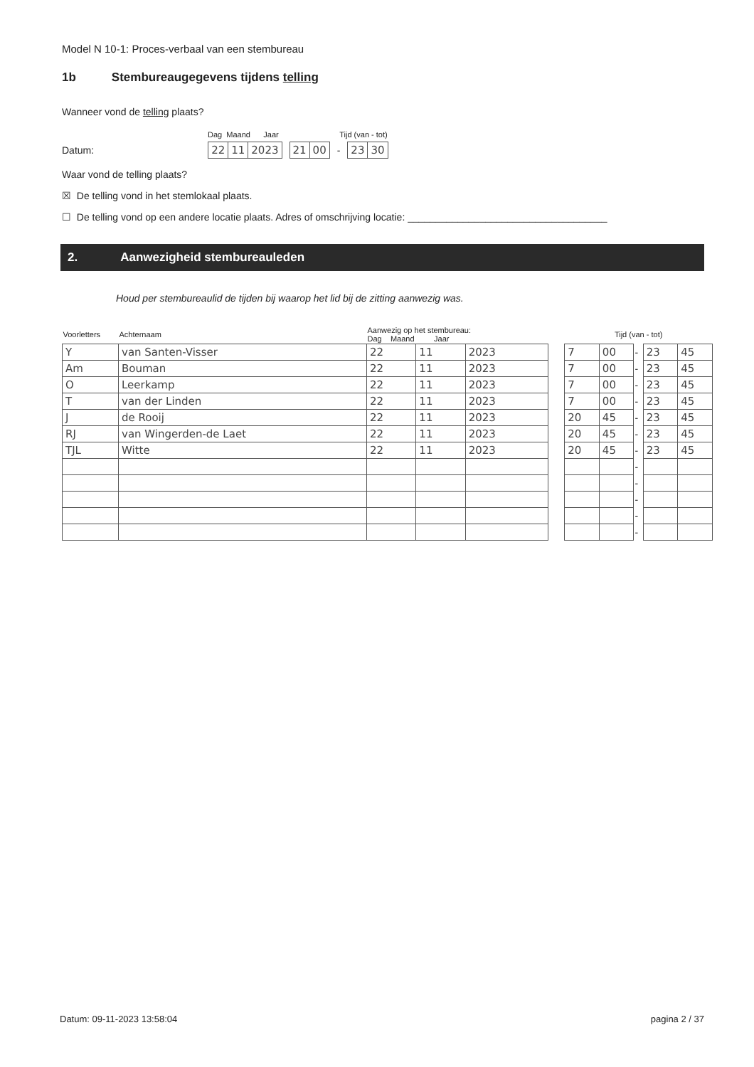Model N 10-1: Proces-verbaal van een stembureau
1b Stembureaugegevens tijdens telling
Wanneer vond de telling plaats?
Dag Maand Jaar Tijd (van - tot)
Datum:
| 22 | 11 | 2023 |
| 21 | 00 |
-
| 23 | 30 |
Waar vond de telling plaats?
☒ De telling vond in het stemlokaal plaats.
☐ De telling vond op een andere locatie plaats. Adres of omschrijving locatie: ____________________________________
2. Aanwezigheid stembureauleden
Houd per stembureaulid de tijden bij waarop het lid bij de zitting aanwezig was.
| Voorletters | Achternaam | Aanwezig op het stembureau: Dag Maand Jaar | | | | Tijd (van - tot) | | | | |
| --- | --- | --- | --- | --- | --- | --- | --- | --- | --- | --- |
| Y | van Santen-Visser | 22 | 11 | 2023 | | 7 | 00 | - | 23 | 45 |
| Am | Bouman | 22 | 11 | 2023 | | 7 | 00 | - | 23 | 45 |
| O | Leerkamp | 22 | 11 | 2023 | | 7 | 00 | - | 23 | 45 |
| T | van der Linden | 22 | 11 | 2023 | | 7 | 00 | - | 23 | 45 |
| J | de Rooij | 22 | 11 | 2023 | | 20 | 45 | - | 23 | 45 |
| RJ | van Wingerden-de Laet | 22 | 11 | 2023 | | 20 | 45 | - | 23 | 45 |
| TJL | Witte | 22 | 11 | 2023 | | 20 | 45 | - | 23 | 45 |
| | | | | | | | | - | | |
| | | | | | | | | - | | |
| | | | | | | | | - | | |
| | | | | | | | | - | | |
| | | | | | | | | - | | |
Datum: 09-11-2023 13:58:04 pagina 2 / 37